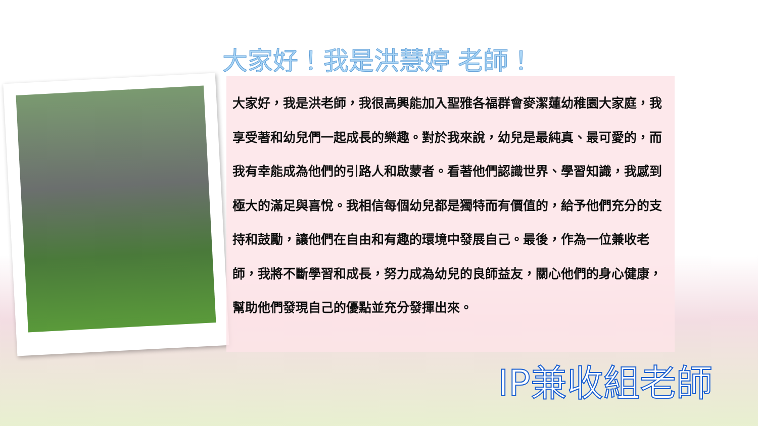大家好！我是洪慧婷 老師！
大家好，我是洪老師，我很高興能加入聖雅各福群會麥潔蓮幼稚園大家庭，我享受著和幼兒們一起成長的樂趣。對於我來說，幼兒是最純真、最可愛的，而我有幸能成為他們的引路人和啟蒙者。看著他們認識世界、學習知識，我感到極大的滿足與喜悅。我相信每個幼兒都是獨特而有價值的，給予他們充分的支持和鼓勵，讓他們在自由和有趣的環境中發展自己。最後，作為一位兼收老師，我將不斷學習和成長，努力成為幼兒的良師益友，關心他們的身心健康，幫助他們發現自己的優點並充分發揮出來。
IP兼收組老師